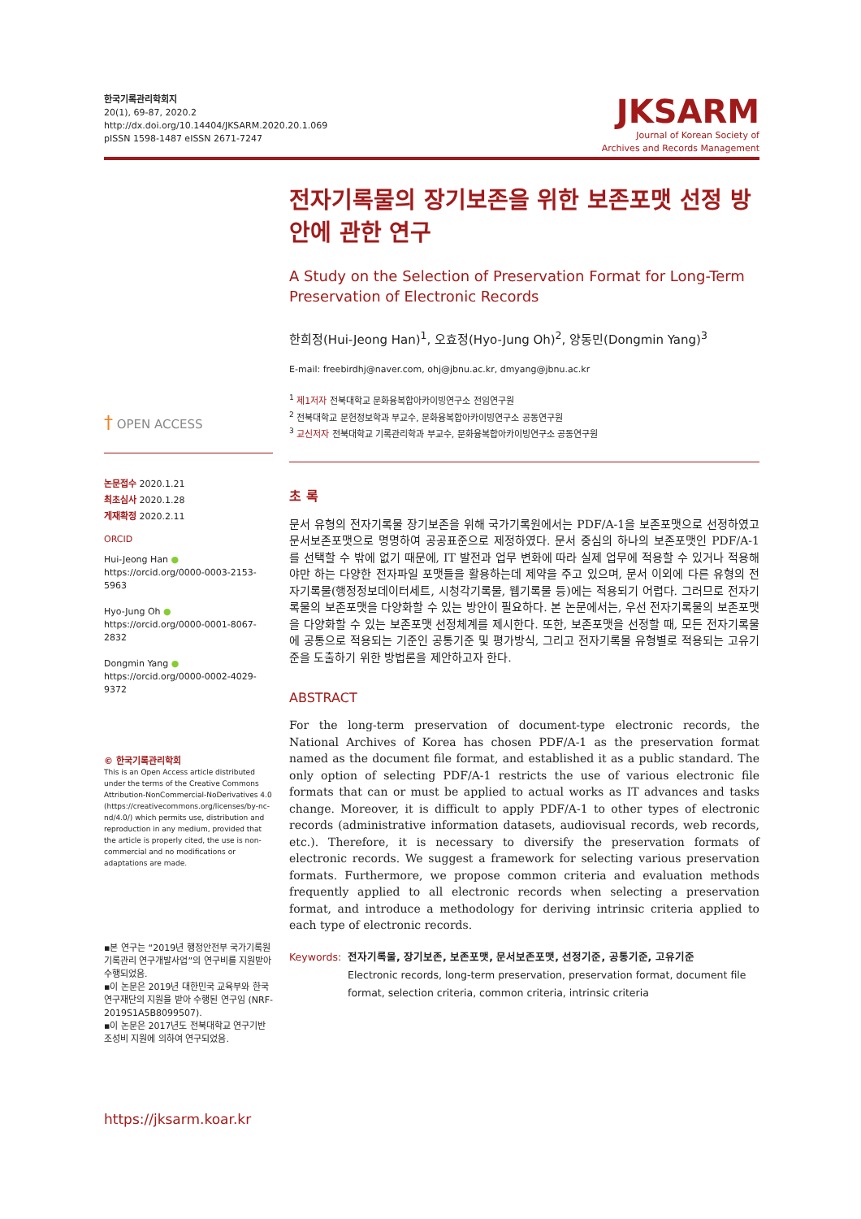한국기록관리학회지
20(1), 69-87, 2020.2
http://dx.doi.org/10.14404/JKSARM.2020.20.1.069
pISSN 1598-1487 eISSN 2671-7247
JKSARM
Journal of Korean Society of
Archives and Records Management
† OPEN ACCESS
논문접수 2020.1.21
최초심사 2020.1.28
게재확정 2020.2.11
ORCID
Hui-Jeong Han ●
https://orcid.org/0000-0003-2153-5963
Hyo-Jung Oh ●
https://orcid.org/0000-0001-8067-2832
Dongmin Yang ●
https://orcid.org/0000-0002-4029-9372
© 한국기록관리학회
This is an Open Access article distributed under the terms of the Creative Commons Attribution-NonCommercial-NoDerivatives 4.0 (https://creativecommons.org/licenses/by-nc-nd/4.0/) which permits use, distribution and reproduction in any medium, provided that the article is properly cited, the use is non-commercial and no modifications or adaptations are made.
▪본 연구는 “2019년 행정안전부 국가기록원 기록관리 연구개발사업”의 연구비를 지원받아 수행되었음.
▪이 논문은 2019년 대한민국 교육부와 한국연구재단의 지원을 받아 수행된 연구임 (NRF-2019S1A5B8099507).
▪이 논문은 2017년도 전북대학교 연구기반 조성비 지원에 의하여 연구되었음.
https://jksarm.koar.kr
전자기록물의 장기보존을 위한 보존포맷 선정 방안에 관한 연구
A Study on the Selection of Preservation Format for Long-Term Preservation of Electronic Records
한희정(Hui-Jeong Han)<sup>1</sup>, 오효정(Hyo-Jung Oh)<sup>2</sup>, 양동민(Dongmin Yang)<sup>3</sup>
E-mail: freebirdhj@naver.com, ohj@jbnu.ac.kr, dmyang@jbnu.ac.kr
<sup>1</sup> 제1저자 전북대학교 문화융복합아카이빙연구소 전임연구원
<sup>2</sup> 전북대학교 문헌정보학과 부교수, 문화융복합아카이빙연구소 공동연구원
<sup>3</sup> 교신저자 전북대학교 기록관리학과 부교수, 문화융복합아카이빙연구소 공동연구원
초 록
문서 유형의 전자기록물 장기보존을 위해 국가기록원에서는 PDF/A-1을 보존포맷으로 선정하였고 문서보존포맷으로 명명하여 공공표준으로 제정하였다. 문서 중심의 하나의 보존포맷인 PDF/A-1를 선택할 수 밖에 없기 때문에, IT 발전과 업무 변화에 따라 실제 업무에 적용할 수 있거나 적용해야만 하는 다양한 전자파일 포맷들을 활용하는데 제약을 주고 있으며, 문서 이외에 다른 유형의 전자기록물(행정정보데이터세트, 시청각기록물, 웹기록물 등)에는 적용되기 어렵다. 그러므로 전자기록물의 보존포맷을 다양화할 수 있는 방안이 필요하다. 본 논문에서는, 우선 전자기록물의 보존포맷을 다양화할 수 있는 보존포맷 선정체계를 제시한다. 또한, 보존포맷을 선정할 때, 모든 전자기록물에 공통으로 적용되는 기준인 공통기준 및 평가방식, 그리고 전자기록물 유형별로 적용되는 고유기준을 도출하기 위한 방법론을 제안하고자 한다.
ABSTRACT
For the long-term preservation of document-type electronic records, the National Archives of Korea has chosen PDF/A-1 as the preservation format named as the document file format, and established it as a public standard. The only option of selecting PDF/A-1 restricts the use of various electronic file formats that can or must be applied to actual works as IT advances and tasks change. Moreover, it is difficult to apply PDF/A-1 to other types of electronic records (administrative information datasets, audiovisual records, web records, etc.). Therefore, it is necessary to diversify the preservation formats of electronic records. We suggest a framework for selecting various preservation formats. Furthermore, we propose common criteria and evaluation methods frequently applied to all electronic records when selecting a preservation format, and introduce a methodology for deriving intrinsic criteria applied to each type of electronic records.
Keywords: 전자기록물, 장기보존, 보존포맷, 문서보존포맷, 선정기준, 공통기준, 고유기준
Electronic records, long-term preservation, preservation format, document file format, selection criteria, common criteria, intrinsic criteria